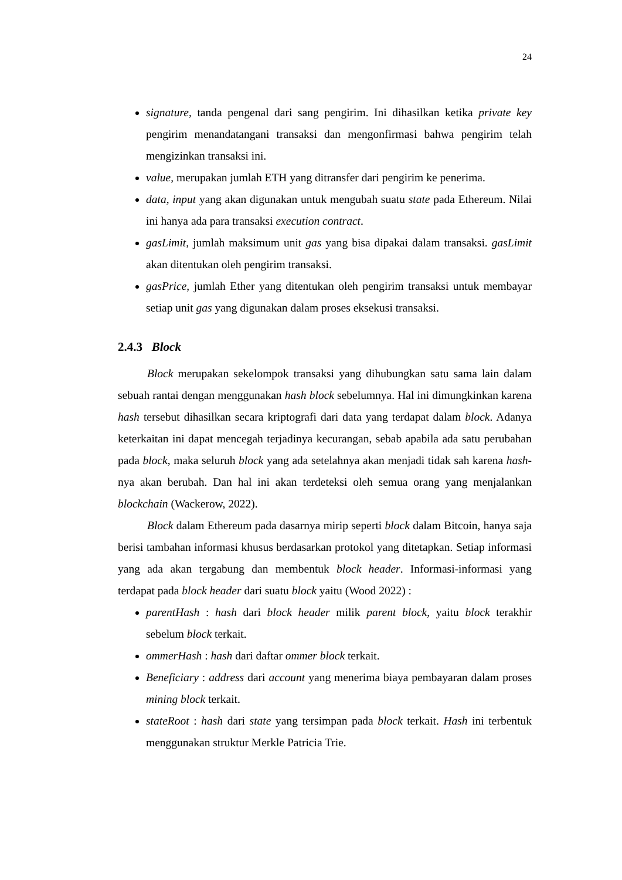24
signature, tanda pengenal dari sang pengirim. Ini dihasilkan ketika private key pengirim menandatangani transaksi dan mengonfirmasi bahwa pengirim telah mengizinkan transaksi ini.
value, merupakan jumlah ETH yang ditransfer dari pengirim ke penerima.
data, input yang akan digunakan untuk mengubah suatu state pada Ethereum. Nilai ini hanya ada para transaksi execution contract.
gasLimit, jumlah maksimum unit gas yang bisa dipakai dalam transaksi. gasLimit akan ditentukan oleh pengirim transaksi.
gasPrice, jumlah Ether yang ditentukan oleh pengirim transaksi untuk membayar setiap unit gas yang digunakan dalam proses eksekusi transaksi.
2.4.3 Block
Block merupakan sekelompok transaksi yang dihubungkan satu sama lain dalam sebuah rantai dengan menggunakan hash block sebelumnya. Hal ini dimungkinkan karena hash tersebut dihasilkan secara kriptografi dari data yang terdapat dalam block. Adanya keterkaitan ini dapat mencegah terjadinya kecurangan, sebab apabila ada satu perubahan pada block, maka seluruh block yang ada setelahnya akan menjadi tidak sah karena hash-nya akan berubah. Dan hal ini akan terdeteksi oleh semua orang yang menjalankan blockchain (Wackerow, 2022).
Block dalam Ethereum pada dasarnya mirip seperti block dalam Bitcoin, hanya saja berisi tambahan informasi khusus berdasarkan protokol yang ditetapkan. Setiap informasi yang ada akan tergabung dan membentuk block header. Informasi-informasi yang terdapat pada block header dari suatu block yaitu (Wood 2022) :
parentHash : hash dari block header milik parent block, yaitu block terakhir sebelum block terkait.
ommerHash : hash dari daftar ommer block terkait.
Beneficiary : address dari account yang menerima biaya pembayaran dalam proses mining block terkait.
stateRoot : hash dari state yang tersimpan pada block terkait. Hash ini terbentuk menggunakan struktur Merkle Patricia Trie.